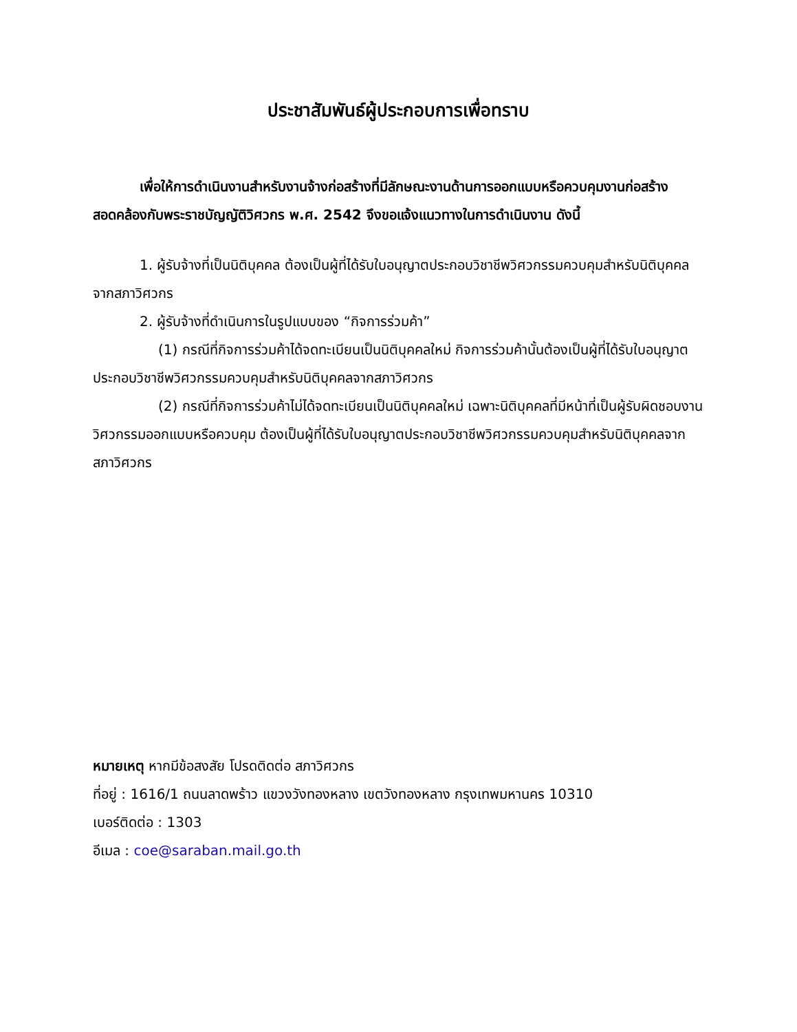ประชาสัมพันธ์ผู้ประกอบการเพื่อทราบ
เพื่อให้การดำเนินงานสำหรับงานจ้างก่อสร้างที่มีลักษณะงานด้านการออกแบบหรือควบคุมงานก่อสร้าง สอดคล้องกับพระราชบัญญัติวิศวกร พ.ศ. 2542 จึงขอแจ้งแนวทางในการดำเนินงาน ดังนี้
1. ผู้รับจ้างที่เป็นนิติบุคคล ต้องเป็นผู้ที่ได้รับใบอนุญาตประกอบวิชาชีพวิศวกรรมควบคุมสำหรับนิติบุคคลจากสภาวิศวกร
2. ผู้รับจ้างที่ดำเนินการในรูปแบบของ “กิจการร่วมค้า”
(1) กรณีที่กิจการร่วมค้าได้จดทะเบียนเป็นนิติบุคคลใหม่ กิจการร่วมค้านั้นต้องเป็นผู้ที่ได้รับใบอนุญาตประกอบวิชาชีพวิศวกรรมควบคุมสำหรับนิติบุคคลจากสภาวิศวกร
(2) กรณีที่กิจการร่วมค้าไม่ได้จดทะเบียนเป็นนิติบุคคลใหม่ เฉพาะนิติบุคคลที่มีหน้าที่เป็นผู้รับผิดชอบงานวิศวกรรมออกแบบหรือควบคุม ต้องเป็นผู้ที่ได้รับใบอนุญาตประกอบวิชาชีพวิศวกรรมควบคุมสำหรับนิติบุคคลจากสภาวิศวกร
หมายเหตุ หากมีข้อสงสัย โปรดติดต่อ สภาวิศวกร
ที่อยู่ : 1616/1 ถนนลาดพร้าว แขวงวังทองหลาง เขตวังทองหลาง กรุงเทพมหานคร 10310
เบอร์ติดต่อ : 1303
อีเมล : coe@saraban.mail.go.th